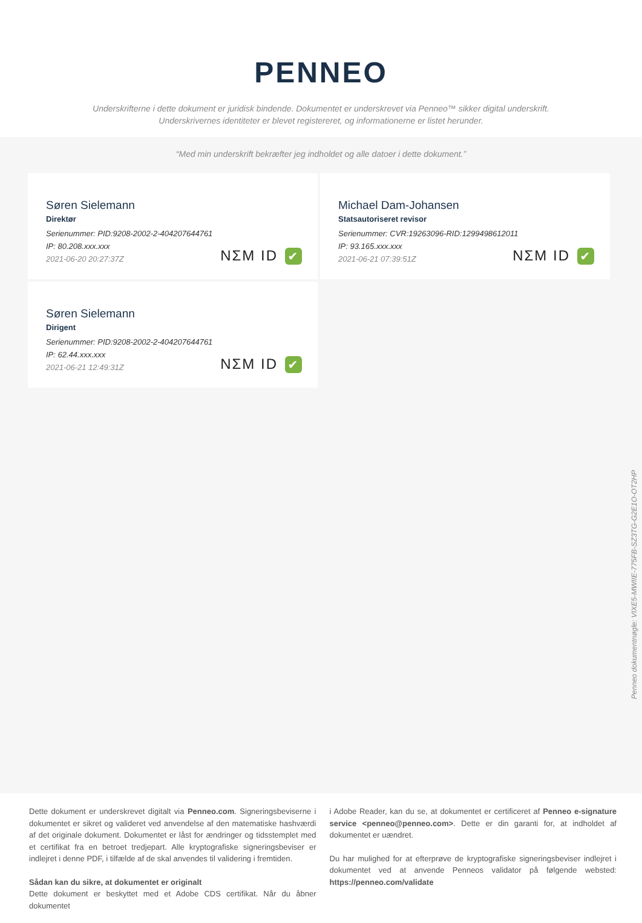PENNEO
Underskrifterne i dette dokument er juridisk bindende. Dokumentet er underskrevet via Penneo™ sikker digital underskrift.
Underskrivernes identiteter er blevet registereret, og informationerne er listet herunder.
“Med min underskrift bekræfter jeg indholdet og alle datoer i dette dokument.”
Søren Sielemann
Direktør
Serienummer: PID:9208-2002-2-404207644761
IP: 80.208.xxx.xxx
2021-06-20 20:27:37Z
NΣM ID ✔
Michael Dam-Johansen
Statsautoriseret revisor
Serienummer: CVR:19263096-RID:1299498612011
IP: 93.165.xxx.xxx
2021-06-21 07:39:51Z
NΣM ID ✔
Søren Sielemann
Dirigent
Serienummer: PID:9208-2002-2-404207644761
IP: 62.44.xxx.xxx
2021-06-21 12:49:31Z
NΣM ID ✔
Penneo dokumentnøgle: VIXE5-MWIIE-775FB-SZ3TG-G2E1O-OT2HP
Dette dokument er underskrevet digitalt via Penneo.com. Signeringsbeviserne i dokumentet er sikret og valideret ved anvendelse af den matematiske hashværdi af det originale dokument. Dokumentet er låst for ændringer og tidsstemplet med et certifikat fra en betroet tredjepart. Alle kryptografiske signeringsbeviser er indlejret i denne PDF, i tilfælde af de skal anvendes til validering i fremtiden.
Sådan kan du sikre, at dokumentet er originalt
Dette dokument er beskyttet med et Adobe CDS certifikat. Når du åbner dokumentet
i Adobe Reader, kan du se, at dokumentet er certificeret af Penneo e-signature service <penneo@penneo.com>. Dette er din garanti for, at indholdet af dokumentet er uændret.
Du har mulighed for at efterprøve de kryptografiske signeringsbeviser indlejret i dokumentet ved at anvende Penneos validator på følgende websted: https://penneo.com/validate